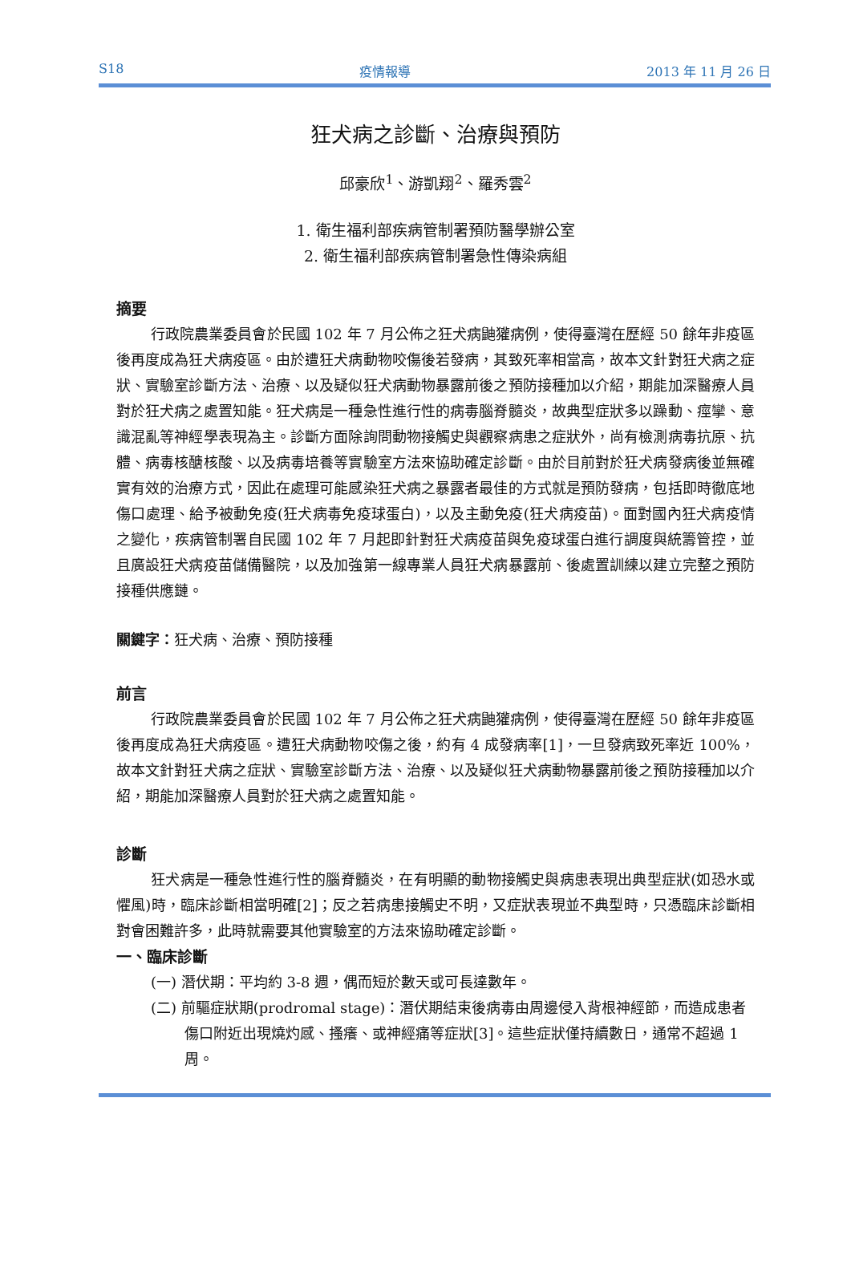S18 疫情報導 2013 年 11 月 26 日
狂犬病之診斷、治療與預防
邱豪欣<sup>1</sup>、游凱翔<sup>2</sup>、羅秀雲<sup>2</sup>
1. 衛生福利部疾病管制署預防醫學辦公室
2. 衛生福利部疾病管制署急性傳染病組
摘要
行政院農業委員會於民國 102 年 7 月公佈之狂犬病鼬獾病例，使得臺灣在歷經 50 餘年非疫區後再度成為狂犬病疫區。由於遭狂犬病動物咬傷後若發病，其致死率相當高，故本文針對狂犬病之症狀、實驗室診斷方法、治療、以及疑似狂犬病動物暴露前後之預防接種加以介紹，期能加深醫療人員對於狂犬病之處置知能。狂犬病是一種急性進行性的病毒腦脊髓炎，故典型症狀多以躁動、痙攣、意識混亂等神經學表現為主。診斷方面除詢問動物接觸史與觀察病患之症狀外，尚有檢測病毒抗原、抗體、病毒核醣核酸、以及病毒培養等實驗室方法來協助確定診斷。由於目前對於狂犬病發病後並無確實有效的治療方式，因此在處理可能感染狂犬病之暴露者最佳的方式就是預防發病，包括即時徹底地傷口處理、給予被動免疫(狂犬病毒免疫球蛋白)，以及主動免疫(狂犬病疫苗)。面對國內狂犬病疫情之變化，疾病管制署自民國 102 年 7 月起即針對狂犬病疫苗與免疫球蛋白進行調度與統籌管控，並且廣設狂犬病疫苗儲備醫院，以及加強第一線專業人員狂犬病暴露前、後處置訓練以建立完整之預防接種供應鏈。
關鍵字：狂犬病、治療、預防接種
前言
行政院農業委員會於民國 102 年 7 月公佈之狂犬病鼬獾病例，使得臺灣在歷經 50 餘年非疫區後再度成為狂犬病疫區。遭狂犬病動物咬傷之後，約有 4 成發病率[1]，一旦發病致死率近 100%，故本文針對狂犬病之症狀、實驗室診斷方法、治療、以及疑似狂犬病動物暴露前後之預防接種加以介紹，期能加深醫療人員對於狂犬病之處置知能。
診斷
狂犬病是一種急性進行性的腦脊髓炎，在有明顯的動物接觸史與病患表現出典型症狀(如恐水或懼風)時，臨床診斷相當明確[2]；反之若病患接觸史不明，又症狀表現並不典型時，只憑臨床診斷相對會困難許多，此時就需要其他實驗室的方法來協助確定診斷。
一、臨床診斷
(一) 潛伏期：平均約 3-8 週，偶而短於數天或可長達數年。
(二) 前驅症狀期(prodromal stage)：潛伏期結束後病毒由周邊侵入背根神經節，而造成患者傷口附近出現燒灼感、搔癢、或神經痛等症狀[3]。這些症狀僅持續數日，通常不超過 1 周。